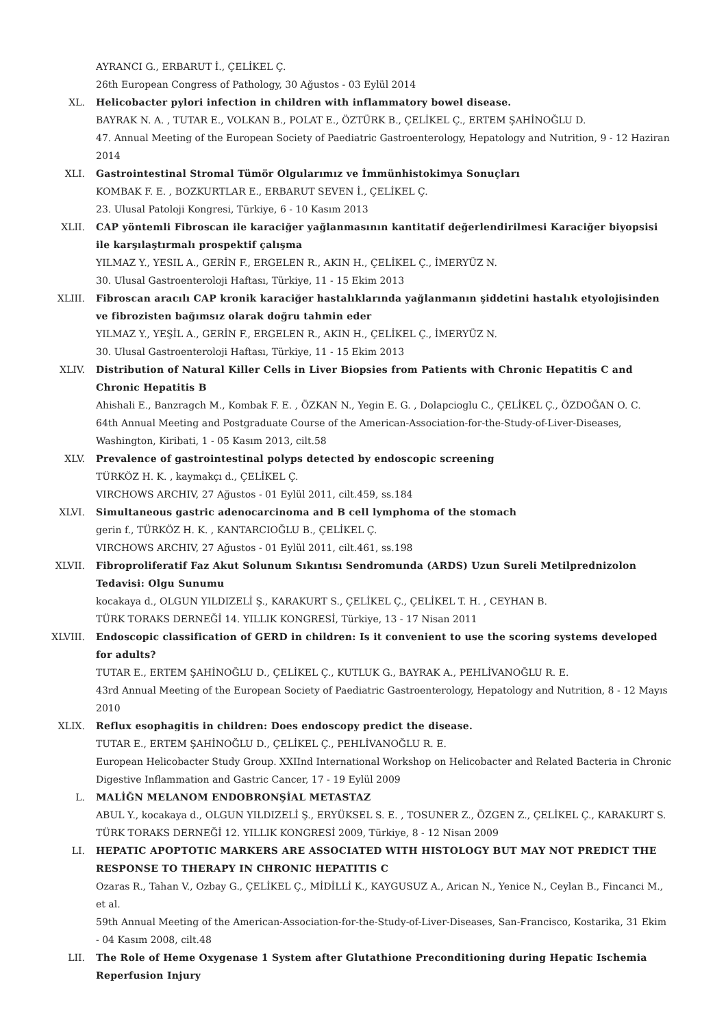AYRANCI G., ERBARUT İ., ÇELİKEL Ç.
26th European Congress of Pathology, 30 Ağustos - 03 Eylül 2014
XL. Helicobacter pylori infection in children with inflammatory bowel disease.
BAYRAK N. A. , TUTAR E., VOLKAN B., POLAT E., ÖZTÜRK B., ÇELİKEL Ç., ERTEM ŞAHİNOĞLU D.
47. Annual Meeting of the European Society of Paediatric Gastroenterology, Hepatology and Nutrition, 9 - 12 Haziran 2014
XLI. Gastrointestinal Stromal Tümör Olgularımız ve İmmünhistokimya Sonuçları
KOMBAK F. E. , BOZKURTLAR E., ERBARUT SEVEN İ., ÇELİKEL Ç.
23. Ulusal Patoloji Kongresi, Türkiye, 6 - 10 Kasım 2013
XLII. CAP yöntemli Fibroscan ile karaciğer yağlanmasının kantitatif değerlendirilmesi Karaciğer biyopsisi ile karşılaştırmalı prospektif çalışma
YILMAZ Y., YESIL A., GERİN F., ERGELEN R., AKIN H., ÇELİKEL Ç., İMERYÜZ N.
30. Ulusal Gastroenteroloji Haftası, Türkiye, 11 - 15 Ekim 2013
XLIII. Fibroscan aracılı CAP kronik karaciğer hastalıklarında yağlanmanın şiddetini hastalık etyolojisinden ve fibrozisten bağımsız olarak doğru tahmin eder
YILMAZ Y., YEŞİL A., GERİN F., ERGELEN R., AKIN H., ÇELİKEL Ç., İMERYÜZ N.
30. Ulusal Gastroenteroloji Haftası, Türkiye, 11 - 15 Ekim 2013
XLIV. Distribution of Natural Killer Cells in Liver Biopsies from Patients with Chronic Hepatitis C and Chronic Hepatitis B
Ahishali E., Banzragch M., Kombak F. E. , ÖZKAN N., Yegin E. G. , Dolapcioglu C., ÇELİKEL Ç., ÖZDOĞAN O. C.
64th Annual Meeting and Postgraduate Course of the American-Association-for-the-Study-of-Liver-Diseases, Washington, Kiribati, 1 - 05 Kasım 2013, cilt.58
XLV. Prevalence of gastrointestinal polyps detected by endoscopic screening
TÜRKÖZ H. K. , kaymakçı d., ÇELİKEL Ç.
VIRCHOWS ARCHIV, 27 Ağustos - 01 Eylül 2011, cilt.459, ss.184
XLVI. Simultaneous gastric adenocarcinoma and B cell lymphoma of the stomach
gerin f., TÜRKÖZ H. K. , KANTARCIOĞLU B., ÇELİKEL Ç.
VIRCHOWS ARCHIV, 27 Ağustos - 01 Eylül 2011, cilt.461, ss.198
XLVII. Fibroproliferatif Faz Akut Solunum Sıkıntısı Sendromunda (ARDS) Uzun Sureli Metilprednizolon Tedavisi: Olgu Sunumu
kocakaya d., OLGUN YILDIZELİ Ş., KARAKURT S., ÇELİKEL Ç., ÇELİKEL T. H. , CEYHAN B.
TÜRK TORAKS DERNEĞİ 14. YILLIK KONGRESİ, Türkiye, 13 - 17 Nisan 2011
XLVIII. Endoscopic classification of GERD in children: Is it convenient to use the scoring systems developed for adults?
TUTAR E., ERTEM ŞAHİNOĞLU D., ÇELİKEL Ç., KUTLUK G., BAYRAK A., PEHLİVANOĞLU R. E.
43rd Annual Meeting of the European Society of Paediatric Gastroenterology, Hepatology and Nutrition, 8 - 12 Mayıs 2010
XLIX. Reflux esophagitis in children: Does endoscopy predict the disease.
TUTAR E., ERTEM ŞAHİNOĞLU D., ÇELİKEL Ç., PEHLİVANOĞLU R. E.
European Helicobacter Study Group. XXIInd International Workshop on Helicobacter and Related Bacteria in Chronic Digestive Inflammation and Gastric Cancer, 17 - 19 Eylül 2009
L. MALİĞN MELANOM ENDOBRONŞİAL METASTAZ
ABUL Y., kocakaya d., OLGUN YILDIZELİ Ş., ERYÜKSEL S. E. , TOSUNER Z., ÖZGEN Z., ÇELİKEL Ç., KARAKURT S.
TÜRK TORAKS DERNEĞİ 12. YILLIK KONGRESİ 2009, Türkiye, 8 - 12 Nisan 2009
LI. HEPATIC APOPTOTIC MARKERS ARE ASSOCIATED WITH HISTOLOGY BUT MAY NOT PREDICT THE RESPONSE TO THERAPY IN CHRONIC HEPATITIS C
Ozaras R., Tahan V., Ozbay G., ÇELİKEL Ç., MİDİLLİ K., KAYGUSUZ A., Arican N., Yenice N., Ceylan B., Fincanci M., et al.
59th Annual Meeting of the American-Association-for-the-Study-of-Liver-Diseases, San-Francisco, Kostarika, 31 Ekim - 04 Kasım 2008, cilt.48
LII. The Role of Heme Oxygenase 1 System after Glutathione Preconditioning during Hepatic Ischemia Reperfusion Injury